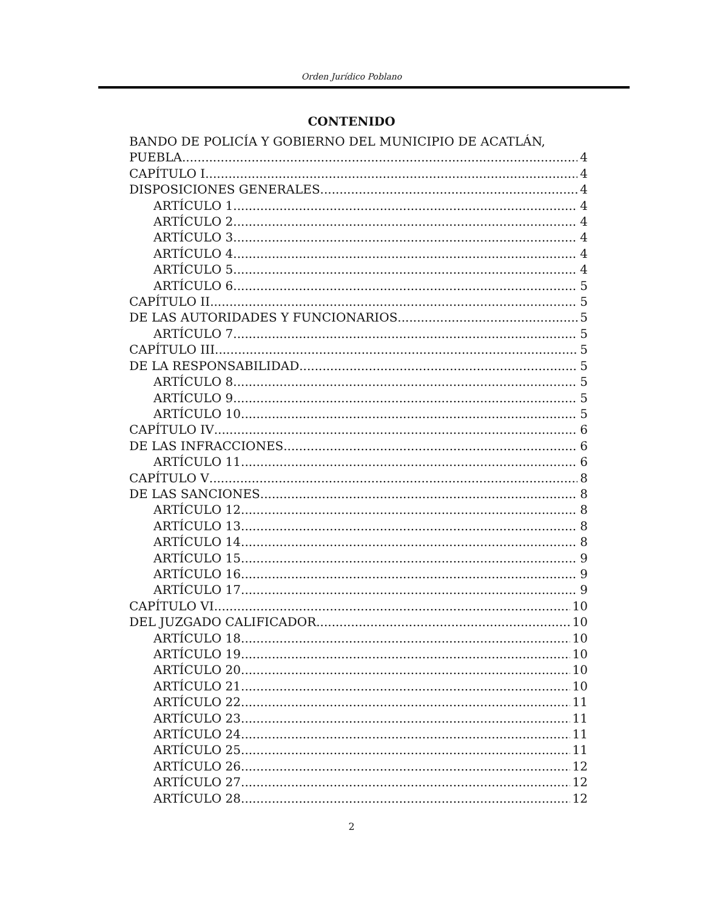Orden Jurídico Poblano
CONTENIDO
BANDO DE POLICÍA Y GOBIERNO DEL MUNICIPIO DE ACATLÁN,
PUEBLA 4
CAPÍTULO I 4
DISPOSICIONES GENERALES 4
ARTÍCULO 1 4
ARTÍCULO 2 4
ARTÍCULO 3 4
ARTÍCULO 4 4
ARTÍCULO 5 4
ARTÍCULO 6 5
CAPÍTULO II 5
DE LAS AUTORIDADES Y FUNCIONARIOS 5
ARTÍCULO 7 5
CAPÍTULO III 5
DE LA RESPONSABILIDAD 5
ARTÍCULO 8 5
ARTÍCULO 9 5
ARTÍCULO 10 5
CAPÍTULO IV 6
DE LAS INFRACCIONES 6
ARTÍCULO 11 6
CAPÍTULO V 8
DE LAS SANCIONES 8
ARTÍCULO 12 8
ARTÍCULO 13 8
ARTÍCULO 14 8
ARTÍCULO 15 9
ARTÍCULO 16 9
ARTÍCULO 17 9
CAPÍTULO VI 10
DEL JUZGADO CALIFICADOR 10
ARTÍCULO 18 10
ARTÍCULO 19 10
ARTÍCULO 20 10
ARTÍCULO 21 10
ARTÍCULO 22 11
ARTÍCULO 23 11
ARTÍCULO 24 11
ARTÍCULO 25 11
ARTÍCULO 26 12
ARTÍCULO 27 12
ARTÍCULO 28 12
2